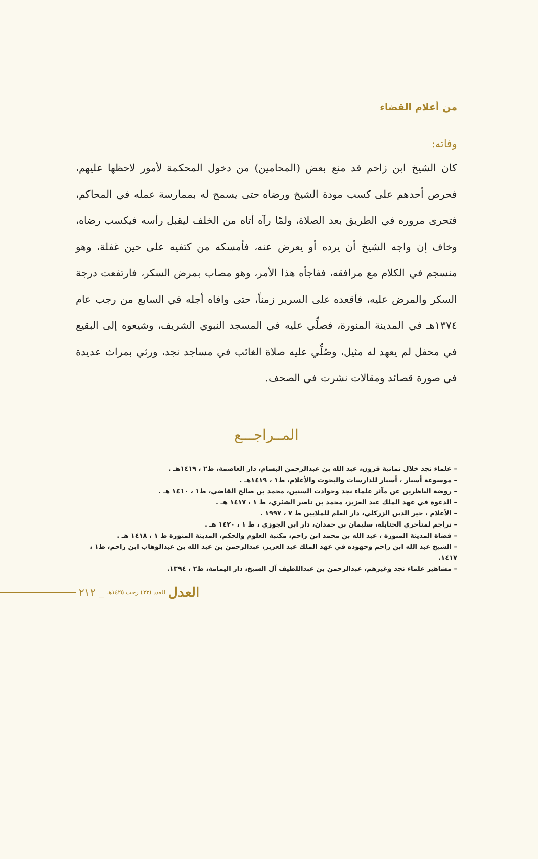من أعلام القضاء
وفاته:
كان الشيخ ابن زاحم قد منع بعض (المحامين) من دخول المحكمة لأمور لاحظها عليهم، فحرص أحدهم على كسب مودة الشيخ ورضاه حتى يسمح له بممارسة عمله في المحاكم، فتحرى مروره في الطريق بعد الصلاة، ولمّا رآه أتاه من الخلف ليقبل رأسه فيكسب رضاه، وخاف إن واجه الشيخ أن يرده أو يعرض عنه، فأمسكه من كتفيه على حين غفلة، وهو منسجم في الكلام مع مرافقه، ففاجأه هذا الأمر، وهو مصاب بمرض السكر، فارتفعت درجة السكر والمرض عليه، فأقعده على السرير زمناً، حتى وافاه أجله في السابع من رجب عام ١٣٧٤هـ في المدينة المنورة، فصلِّي عليه في المسجد النبوي الشريف، وشيعوه إلى البقيع في محفل لم يعهد له مثيل، وصُلِّي عليه صلاة الغائب في مساجد نجد، ورثي بمراث عديدة في صورة قصائد ومقالات نشرت في الصحف.
المــراجـــع
– علماء نجد خلال ثمانية قرون، عبد الله بن عبدالرحمن البسام، دار العاصمة، ط٢ ، ١٤١٩هـ .
– موسوعة أسبار ، أسبار للدارسات والبحوث والأعلام، ط١ ، ١٤١٩هـ .
– روضة الناظرين عن مآثر علماء نجد وحوادث السنين، محمد بن صالح القاضي، ط١ ، ١٤١٠ هـ .
– الدعوة في عهد الملك عبد العزيز، محمد بن ناصر الشثري، ط ١ ، ١٤١٧ هـ .
– الأعلام ، خير الدين الزركلي، دار العلم للملايين ط ٧ ، ١٩٩٧ .
– تراجم لمتأخري الحنابلة، سليمان بن حمدان، دار ابن الجوزي ، ط ١ ، ١٤٢٠ هـ .
– قضاة المدينة المنورة ، عبد الله بن محمد ابن زاحم، مكتبة العلوم والحكم، المدينة المنورة ط ١ ، ١٤١٨ هـ .
– الشيخ عبد الله ابن زاحم وجهوده في عهد الملك عبد العزيز، عبدالرحمن بن عبد الله بن عبدالوهاب ابن زاحم، ط١ ، ١٤١٧.
– مشاهير علماء نجد وغيرهم، عبدالرحمن بن عبداللطيف آل الشيخ، دار اليمامة، ط٢ ، ١٣٩٤.
العدل العدد (٢٣) رجب ١٤٢٥هـ _ ٢١٢